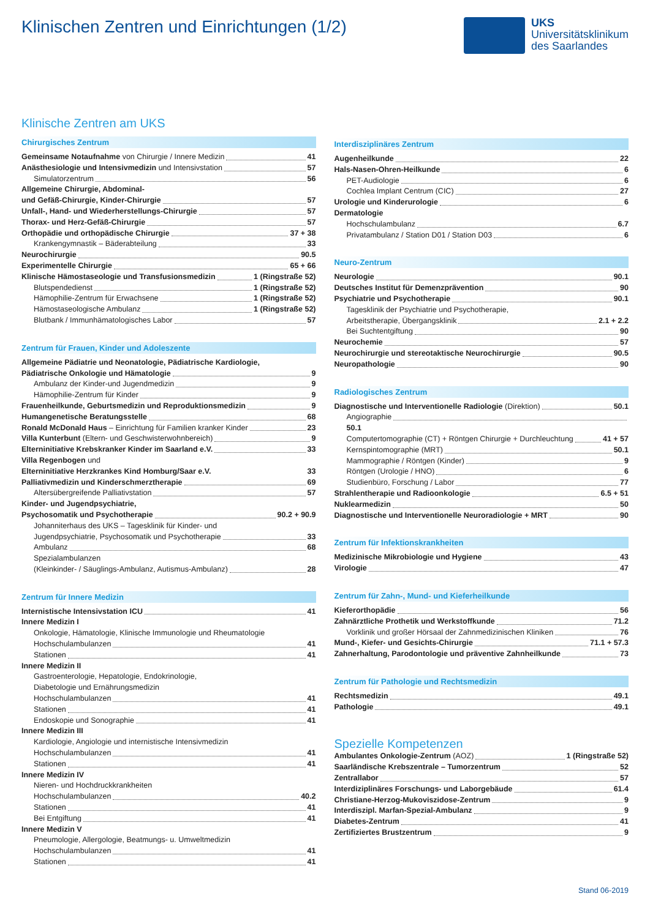Klinischen Zentren und Einrichtungen (1/2)
UKS
Universitätsklinikum
des Saarlandes
Klinische Zentren am UKS
Chirurgisches Zentrum
Gemeinsame Notaufnahme von Chirurgie / Innere Medizin 41
Anästhesiologie und Intensivmedizin und Intensivstation 57
Simulatorzentrum 56
Allgemeine Chirurgie, Abdominal-
und Gefäß-Chirurgie, Kinder-Chirurgie 57
Unfall-, Hand- und Wiederherstellungs-Chirurgie 57
Thorax- und Herz-Gefäß-Chirurgie 57
Orthopädie und orthopädische Chirurgie 37 + 38
Krankengymnastik – Bäderabteilung 33
Neurochirurgie 90.5
Experimentelle Chirurgie 65 + 66
Klinische Hämostaseologie und Transfusionsmedizin 1 (Ringstraße 52)
Blutspendedienst 1 (Ringstraße 52)
Hämophilie-Zentrum für Erwachsene 1 (Ringstraße 52)
Hämostaseologische Ambulanz 1 (Ringstraße 52)
Blutbank / Immunhämatologisches Labor 57
Zentrum für Frauen, Kinder und Adoleszente
Allgemeine Pädiatrie und Neonatologie, Pädiatrische Kardiologie,
Pädiatrische Onkologie und Hämatologie 9
Ambulanz der Kinder-und Jugendmedizin 9
Hämophilie-Zentrum für Kinder 9
Frauenheilkunde, Geburtsmedizin und Reproduktionsmedizin 9
Humangenetische Beratungsstelle 68
Ronald McDonald Haus – Einrichtung für Familien kranker Kinder 23
Villa Kunterbunt (Eltern- und Geschwisterwohnbereich) 9
Elterninitiative Krebskranker Kinder im Saarland e.V. 33
Villa Regenbogen und
Elterninitiative Herzkrankes Kind Homburg/Saar e.V. 33
Palliativmedizin und Kinderschmerztherapie 69
Altersübergreifende Palliativstation 57
Kinder- und Jugendpsychiatrie,
Psychosomatik und Psychotherapie 90.2 + 90.9
Johanniterhaus des UKS – Tagesklinik für Kinder- und
Jugendpsychiatrie, Psychosomatik und Psychotherapie 33
Ambulanz 68
Spezialambulanzen
(Kleinkinder- / Säuglings-Ambulanz, Autismus-Ambulanz) 28
Zentrum für Innere Medizin
Internistische Intensivstation ICU 41
Innere Medizin I
Onkologie, Hämatologie, Klinische Immunologie und Rheumatologie
Hochschulambulanzen 41
Stationen 41
Innere Medizin II
Gastroenterologie, Hepatologie, Endokrinologie,
Diabetologie und Ernährungsmedizin
Hochschulambulanzen 41
Stationen 41
Endoskopie und Sonographie 41
Innere Medizin III
Kardiologie, Angiologie und internistische Intensivmedizin
Hochschulambulanzen 41
Stationen 41
Innere Medizin IV
Nieren- und Hochdruckkrankheiten
Hochschulambulanzen 40.2
Stationen 41
Bei Entgiftung 41
Innere Medizin V
Pneumologie, Allergologie, Beatmungs- u. Umweltmedizin
Hochschulambulanzen 41
Stationen 41
Interdisziplinäres Zentrum
Augenheilkunde 22
Hals-Nasen-Ohren-Heilkunde 6
PET-Audiologie 6
Cochlea Implant Centrum (CIC) 27
Urologie und Kinderurologie 6
Dermatologie
Hochschulambulanz 6.7
Privatambulanz / Station D01 / Station D03 6
Neuro-Zentrum
Neurologie 90.1
Deutsches Institut für Demenzprävention 90
Psychiatrie und Psychotherapie 90.1
Tagesklinik der Psychiatrie und Psychotherapie,
Arbeitstherapie, Übergangsklinik 2.1 + 2.2
Bei Suchtentgiftung 90
Neurochemie 57
Neurochirurgie und stereotaktische Neurochirurgie 90.5
Neuropathologie 90
Radiologisches Zentrum
Diagnostische und Interventionelle Radiologie (Direktion) 50.1
Angiographie
50.1
Computertomographie (CT) + Röntgen Chirurgie + Durchleuchtung 41 + 57
Kernspintomographie (MRT) 50.1
Mammographie / Röntgen (Kinder) 9
Röntgen (Urologie / HNO) 6
Studienbüro, Forschung / Labor 77
Strahlentherapie und Radioonkologie 6.5 + 51
Nuklearmedizin 50
Diagnostische und Interventionelle Neuroradiologie + MRT 90
Zentrum für Infektionskrankheiten
Medizinische Mikrobiologie und Hygiene 43
Virologie 47
Zentrum für Zahn-, Mund- und Kieferheilkunde
Kieferorthopädie 56
Zahnärztliche Prothetik und Werkstoffkunde 71.2
Vorklinik und großer Hörsaal der Zahnmedizinischen Kliniken 76
Mund-, Kiefer- und Gesichts-Chirurgie 71.1 + 57.3
Zahnerhaltung, Parodontologie und präventive Zahnheilkunde 73
Zentrum für Pathologie und Rechtsmedizin
Rechtsmedizin 49.1
Pathologie 49.1
Spezielle Kompetenzen
Ambulantes Onkologie-Zentrum (AOZ) 1 (Ringstraße 52)
Saarländische Krebszentrale – Tumorzentrum 52
Zentrallabor 57
Interdiziplinäres Forschungs- und Laborgebäude 61.4
Christiane-Herzog-Mukoviszidose-Zentrum 9
Interdiszipl. Marfan-Spezial-Ambulanz 9
Diabetes-Zentrum 41
Zertifiziertes Brustzentrum 9
Stand 06-2019